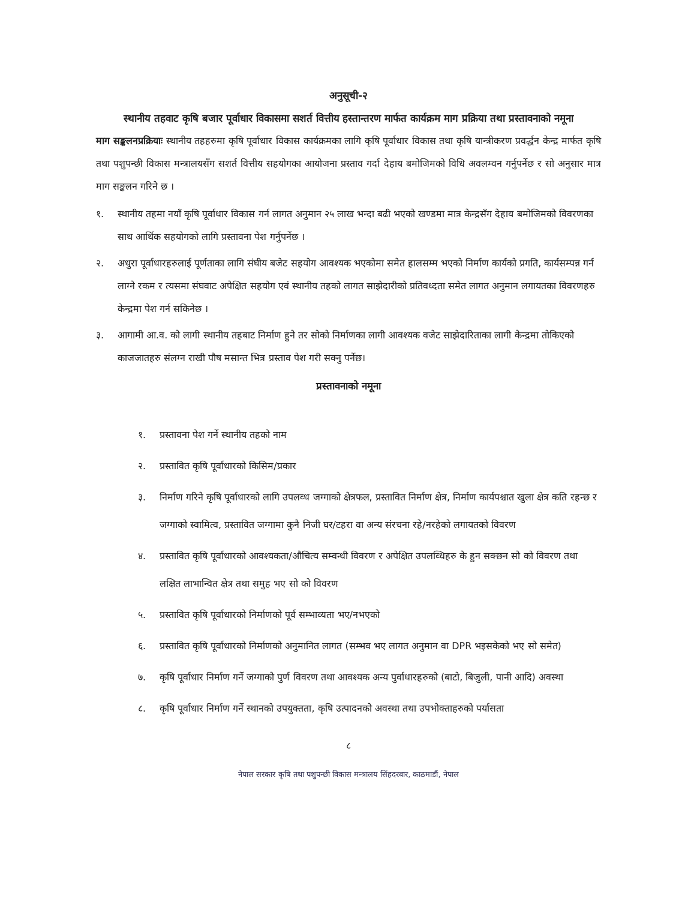अनुसूची-२
स्थानीय तहवाट कृषि बजार पूर्वाधार विकासमा सशर्त वित्तीय हस्तान्तरण मार्फत कार्यक्रम माग प्रक्रिया तथा प्रस्तावनाको नमूना
माग सङ्कलनप्रक्रियाः स्थानीय तहहरुमा कृषि पूर्वाधार विकास कार्यक्रमका लागि कृषि पूर्वाधार विकास तथा कृषि यान्त्रीकरण प्रवर्द्धन केन्द्र मार्फत कृषि तथा पशुपन्छी विकास मन्त्रालयसँग सशर्त वित्तीय सहयोगका आयोजना प्रस्ताव गर्दा देहाय बमोजिमको विधि अवलम्वन गर्नुपर्नेछ र सो अनुसार मात्र माग सङ्कलन गरिने छ ।
१. स्थानीय तहमा नयाँ कृषि पूर्वाधार विकास गर्न लागत अनुमान २५ लाख भन्दा बढी भएको खण्डमा मात्र केन्द्रसँग देहाय बमोजिमको विवरणका साथ आर्थिक सहयोगको लागि प्रस्तावना पेश गर्नुपर्नेछ ।
२. अधुरा पूर्वाधारहरुलाई पूर्णताका लागि संघीय बजेट सहयोग आवश्यक भएकोमा समेत हालसम्म भएको निर्माण कार्यको प्रगति, कार्यसम्पन्न गर्न लाग्ने रकम र त्यसमा संघवाट अपेक्षित सहयोग एवं स्थानीय तहको लागत साझेदारीको प्रतिवध्दता समेत लागत अनुमान लगायतका विवरणहरु केन्द्रमा पेश गर्न सकिनेछ ।
३. आगामी आ.व. को लागी स्थानीय तहबाट निर्माण हुने तर सोको निर्माणका लागी आवश्यक वजेट साझेदारिताका लागी केन्द्रमा तोकिएको काजजातहरु संलग्न राखी पौष मसान्त भित्र प्रस्ताव पेश गरी सक्नु पर्नेछ।
प्रस्तावनाको नमूना
१. प्रस्तावना पेश गर्ने स्थानीय तहको नाम
२. प्रस्तावित कृषि पूर्वाधारको किसिम/प्रकार
३. निर्माण गरिने कृषि पूर्वाधारको लागि उपलव्ध जग्गाको क्षेत्रफल, प्रस्तावित निर्माण क्षेत्र, निर्माण कार्यपश्चात खुला क्षेत्र कति रहन्छ र जग्गाको स्वामित्व, प्रस्तावित जग्गामा कुनै निजी घर/टहरा वा अन्य संरचना रहे/नरहेको लगायतको विवरण
४. प्रस्तावित कृषि पूर्वाधारको आवश्यकता/औचित्य सम्वन्धी विवरण र अपेक्षित उपलव्धिहरु के हुन सक्छन सो को विवरण तथा लक्षित लाभान्वित क्षेत्र तथा समुह भए सो को विवरण
५. प्रस्तावित कृषि पूर्वाधारको निर्माणको पूर्व सम्भाव्यता भए/नभएको
६. प्रस्तावित कृषि पूर्वाधारको निर्माणको अनुमानित लागत (सम्भव भए लागत अनुमान वा DPR भइसकेको भए सो समेत)
७. कृषि पूर्वाधार निर्माण गर्ने जग्गाको पुर्ण विवरण तथा आवश्यक अन्य पुर्वाधारहरुको (बाटो, बिजुली, पानी आदि) अवस्था
८. कृषि पूर्वाधार निर्माण गर्ने स्थानको उपयुक्तता, कृषि उत्पादनको अवस्था तथा उपभोक्ताहरुको पर्यासता
८
नेपाल सरकार कृषि तथा पशुपन्छी विकास मन्त्रालय सिंहदरबार, काठमाडौं, नेपाल